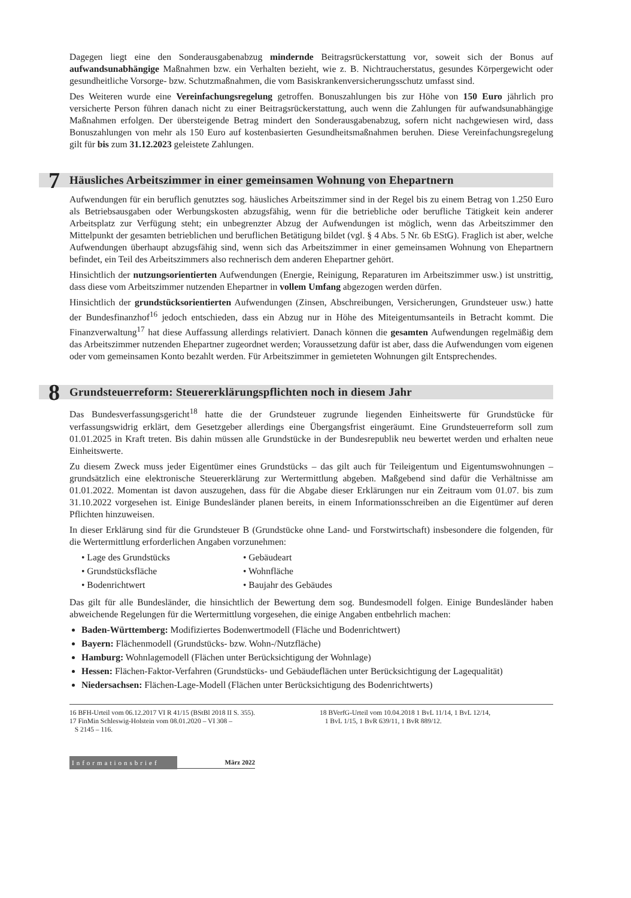Dagegen liegt eine den Sonderausgabenabzug mindernde Beitragsrückerstattung vor, soweit sich der Bonus auf aufwandsunabhängige Maßnahmen bzw. ein Verhalten bezieht, wie z. B. Nichtraucherstatus, gesundes Körpergewicht oder gesundheitliche Vorsorge- bzw. Schutzmaßnahmen, die vom Basiskrankenversicherungs­schutz umfasst sind.
Des Weiteren wurde eine Vereinfachungsregelung getroffen. Bonuszahlungen bis zur Höhe von 150 Euro jährlich pro versicherte Person führen danach nicht zu einer Beitragsrückerstattung, auch wenn die Zahlun­gen für aufwandsunabhängige Maßnahmen erfolgen. Der übersteigende Betrag mindert den Sonderaus­gabenabzug, sofern nicht nachgewiesen wird, dass Bonuszahlungen von mehr als 150 Euro auf kostenbasierten Gesundheitsmaßnahmen beruhen. Diese Vereinfachungsregelung gilt für bis zum 31.12.2023 geleistete Zahlungen.
7 Häusliches Arbeitszimmer in einer gemeinsamen Wohnung von Ehepartnern
Aufwendungen für ein beruflich genutztes sog. häusliches Arbeitszimmer sind in der Regel bis zu einem Be­trag von 1.250 Euro als Betriebsausgaben oder Werbungskosten abzugsfähig, wenn für die betriebliche oder berufliche Tätigkeit kein anderer Arbeitsplatz zur Verfügung steht; ein unbegrenzter Abzug der Aufwendun­gen ist möglich, wenn das Arbeitszimmer den Mittelpunkt der gesamten betrieblichen und beruflichen Betätigung bildet (vgl. § 4 Abs. 5 Nr. 6b EStG). Fraglich ist aber, welche Aufwendungen überhaupt abzugs­fähig sind, wenn sich das Arbeitszimmer in einer gemeinsamen Wohnung von Ehepartnern befindet, ein Teil des Arbeitszimmers also rechnerisch dem anderen Ehepartner gehört.
Hinsichtlich der nutzungsorientierten Aufwendungen (Energie, Reinigung, Reparaturen im Arbeitszimmer usw.) ist unstrittig, dass diese vom Arbeitszimmer nutzenden Ehepartner in vollem Umfang abgezogen wer­den dürfen.
Hinsichtlich der grundstücksorientierten Aufwendungen (Zinsen, Abschreibungen, Versicherungen, Grundsteuer usw.) hatte der Bundesfinanzhof<sup>16</sup> jedoch entschieden, dass ein Abzug nur in Höhe des Mit­eigentumsanteils in Betracht kommt. Die Finanzverwaltung<sup>17</sup> hat diese Auffassung allerdings relativiert. Danach können die gesamten Aufwendungen regelmäßig dem das Arbeitszimmer nutzenden Ehepartner zugeordnet werden; Voraussetzung dafür ist aber, dass die Aufwendungen vom eigenen oder vom gemein­samen Konto bezahlt werden. Für Arbeitszimmer in gemieteten Wohnungen gilt Entsprechendes.
8 Grundsteuerreform: Steuererklärungspflichten noch in diesem Jahr
Das Bundesverfassungsgericht<sup>18</sup> hatte die der Grundsteuer zugrunde liegenden Einheitswerte für Grund­stücke für verfassungswidrig erklärt, dem Gesetzgeber allerdings eine Übergangsfrist eingeräumt. Eine Grundsteuerreform soll zum 01.01.2025 in Kraft treten. Bis dahin müssen alle Grundstücke in der Bundes­republik neu bewertet werden und erhalten neue Einheitswerte.
Zu diesem Zweck muss jeder Eigentümer eines Grundstücks – das gilt auch für Teileigentum und Eigen­tumswohnungen – grundsätzlich eine elektronische Steuererklärung zur Wertermittlung abgeben. Maßge­bend sind dafür die Verhältnisse am 01.01.2022. Momentan ist davon auszugehen, dass für die Abgabe dieser Erklärungen nur ein Zeitraum vom 01.07. bis zum 31.10.2022 vorgesehen ist. Einige Bundesländer planen bereits, in einem Informationsschreiben an die Eigentümer auf deren Pflichten hinzuweisen.
In dieser Erklärung sind für die Grundsteuer B (Grundstücke ohne Land- und Forstwirtschaft) insbesondere die folgenden, für die Wertermittlung erforderlichen Angaben vorzunehmen:
• Lage des Grundstücks
• Gebäudeart
• Grundstücksfläche
• Wohnfläche
• Bodenrichtwert
• Baujahr des Gebäudes
Das gilt für alle Bundesländer, die hinsichtlich der Bewertung dem sog. Bundesmodell folgen. Einige Bun­desländer haben abweichende Regelungen für die Wertermittlung vorgesehen, die einige Angaben entbehr­lich machen:
Baden-Württemberg: Modifiziertes Bodenwertmodell (Fläche und Bodenrichtwert)
Bayern: Flächenmodell (Grundstücks- bzw. Wohn-/Nutzfläche)
Hamburg: Wohnlagemodell (Flächen unter Berücksichtigung der Wohnlage)
Hessen: Flächen-Faktor-Verfahren (Grundstücks- und Gebäudeflächen unter Berücksichtigung der Lagequalität)
Niedersachsen: Flächen-Lage-Modell (Flächen unter Berücksichtigung des Bodenrichtwerts)
16 BFH-Urteil vom 06.12.2017 VI R 41/15 (BStBl 2018 II S. 355).
17 FinMin Schleswig-Holstein vom 08.01.2020 – VI 308 –
S 2145 – 116.
18 BVerfG-Urteil vom 10.04.2018 1 BvL 11/14, 1 BvL 12/14,
1 BvL 1/15, 1 BvR 639/11, 1 BvR 889/12.
Informationsbrief März 2022